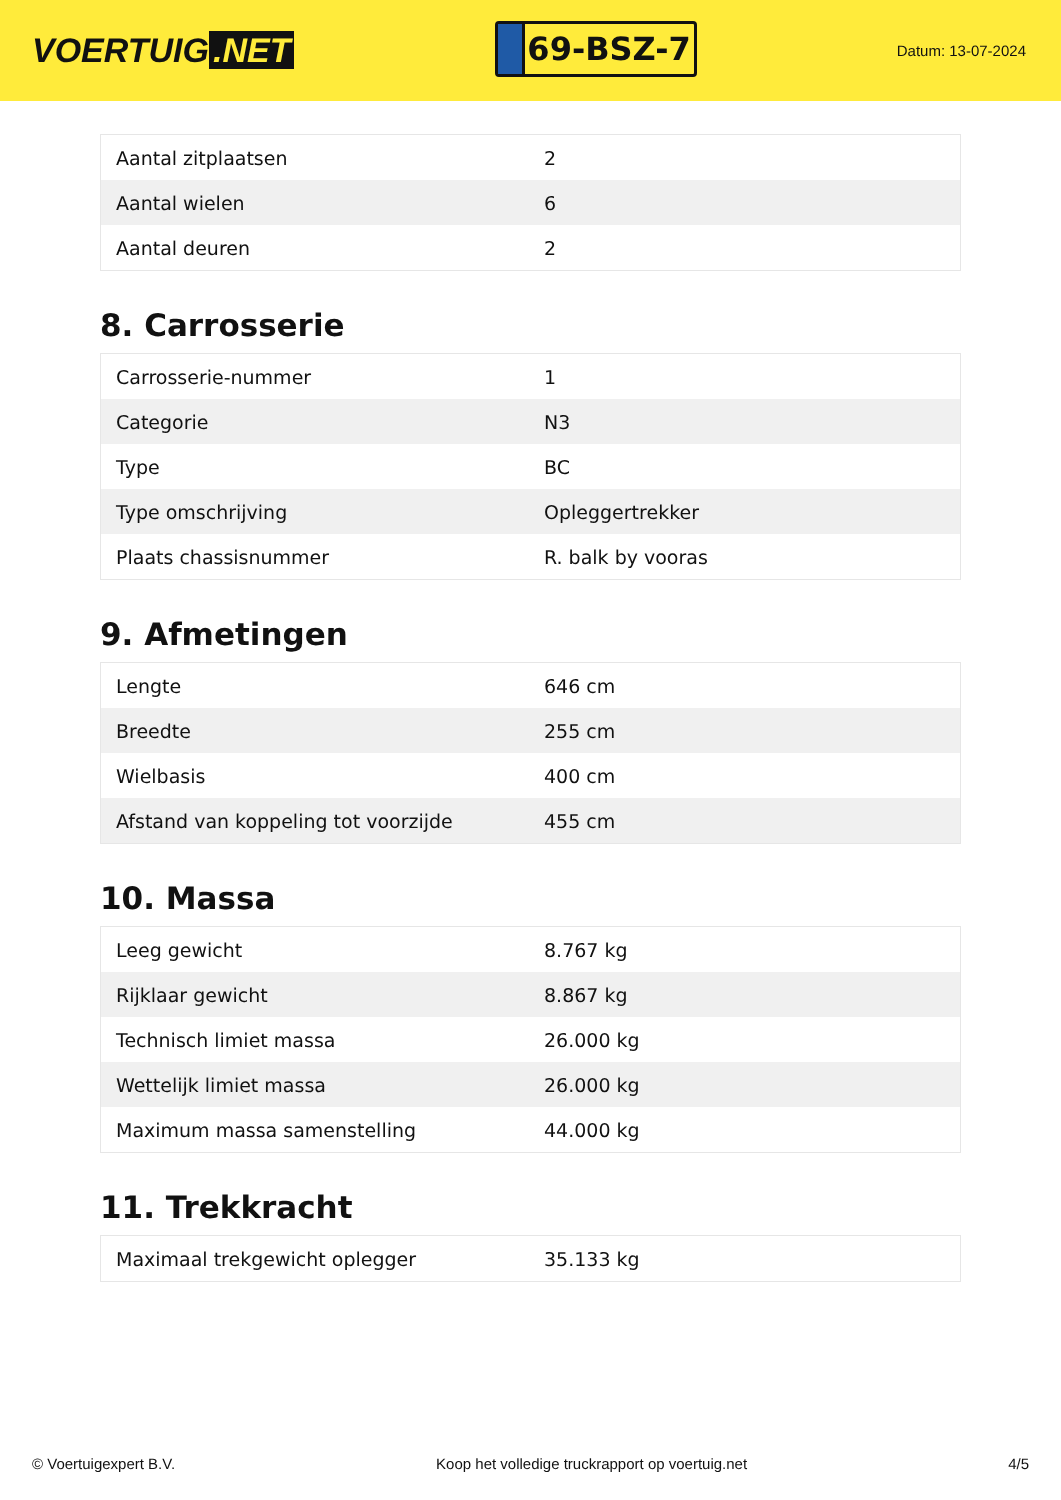VOERTUIG.NET
69-BSZ-7
Datum: 13-07-2024
| Aantal zitplaatsen | 2 |
| Aantal wielen | 6 |
| Aantal deuren | 2 |
8. Carrosserie
| Carrosserie-nummer | 1 |
| Categorie | N3 |
| Type | BC |
| Type omschrijving | Opleggertrekker |
| Plaats chassisnummer | R. balk by vooras |
9. Afmetingen
| Lengte | 646 cm |
| Breedte | 255 cm |
| Wielbasis | 400 cm |
| Afstand van koppeling tot voorzijde | 455 cm |
10. Massa
| Leeg gewicht | 8.767 kg |
| Rijklaar gewicht | 8.867 kg |
| Technisch limiet massa | 26.000 kg |
| Wettelijk limiet massa | 26.000 kg |
| Maximum massa samenstelling | 44.000 kg |
11. Trekkracht
| Maximaal trekgewicht oplegger | 35.133 kg |
© Voertuigexpert B.V. Koop het volledige truckrapport op voertuig.net 4/5